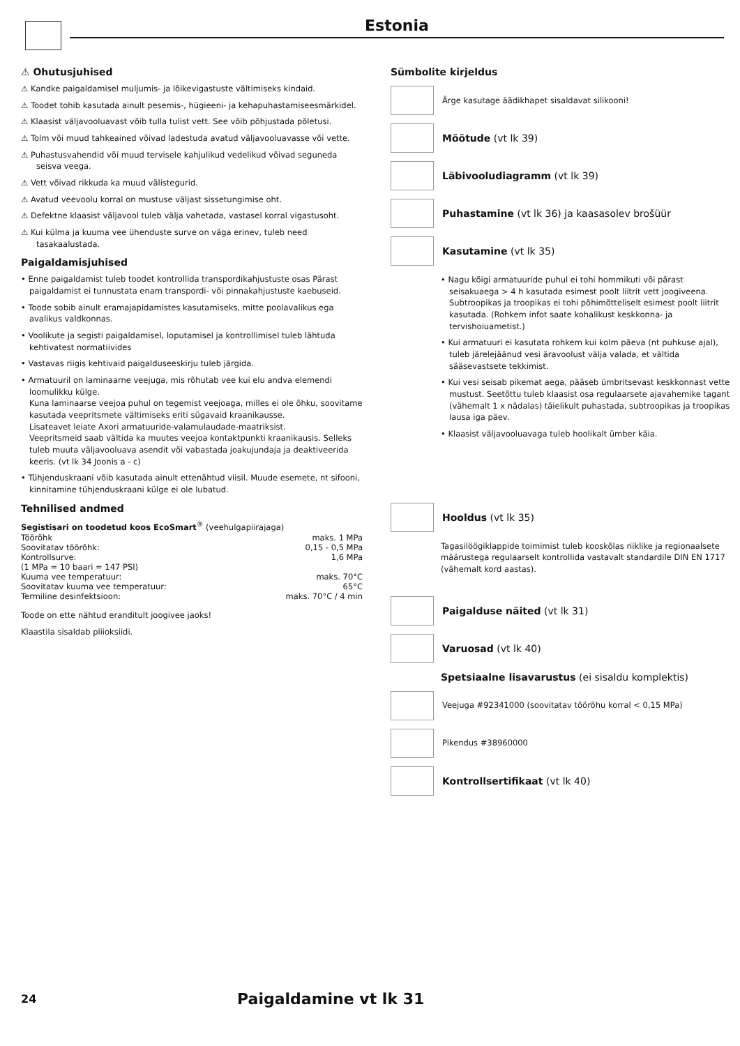Estonia
⚠ Ohutusjuhised
⚠ Kandke paigaldamisel muljumis- ja lõikevigastuste vältimiseks kindaid.
⚠ Toodet tohib kasutada ainult pesemis-, hügieeni- ja kehapuhastamiseesmärkidel.
⚠ Klaasist väljavooluavast võib tulla tulist vett. See võib põhjustada põletusi.
⚠ Tolm või muud tahkeained võivad ladestuda avatud väljavooluavasse või vette.
⚠ Puhastusvahendid või muud tervisele kahjulikud vedelikud võivad seguneda seisva veega.
⚠ Vett võivad rikkuda ka muud välistegurid.
⚠ Avatud veevoolu korral on mustuse väljast sissetungimise oht.
⚠ Defektne klaasist väljavool tuleb välja vahetada, vastasel korral vigastusoht.
⚠ Kui külma ja kuuma vee ühenduste surve on väga erinev, tuleb need tasakaalustada.
Paigaldamisjuhised
• Enne paigaldamist tuleb toodet kontrollida transpordikahjustuste osas Pärast paigaldamist ei tunnustata enam transpordi- või pinnakahjustuste kaebuseid.
• Toode sobib ainult eramajapidamistes kasutamiseks, mitte poolavalikus ega avalikus valdkonnas.
• Voolikute ja segisti paigaldamisel, loputamisel ja kontrollimisel tuleb lähtuda kehtivatest normatiivides
• Vastavas riigis kehtivaid paigalduseeskirju tuleb järgida.
• Armatuuril on laminaarne veejuga, mis rõhutab vee kui elu andva elemendi loomulikku külge.
Kuna laminaarse veejoa puhul on tegemist veejoaga, milles ei ole õhku, soovitame kasutada veepritsmete vältimiseks eriti sügavaid kraanikausse.
Lisateavet leiate Axori armatuuride-valamulaudade-maatriksist.
Veepritsmeid saab vältida ka muutes veejoa kontaktpunkti kraanikausis. Selleks tuleb muuta väljavooluava asendit või vabastada joakujundaja ja deaktiveerida keeris. (vt lk 34 Joonis a - c)
• Tühjenduskraani võib kasutada ainult ettenähtud viisil. Muude esemete, nt sifooni, kinnitamine tühjenduskraani külge ei ole lubatud.
Tehnilised andmed
Segistisari on toodetud koos EcoSmart<sup>®</sup> (veehulgapiirajaga)
| Töörõhk | maks. 1 MPa |
| Soovitatav töörõhk: | 0,15 - 0,5 MPa |
| Kontrollsurve: | 1,6 MPa |
| (1 MPa = 10 baari = 147 PSI) | |
| Kuuma vee temperatuur: | maks. 70°C |
| Soovitatav kuuma vee temperatuur: | 65°C |
| Termiline desinfektsioon: | maks. 70°C / 4 min |
Toode on ette nähtud eranditult joogivee jaoks!
Klaastila sisaldab pliioksiidi.
Sümbolite kirjeldus
Ärge kasutage äädikhapet sisaldavat silikooni!
Mõõtude (vt lk 39)
Läbivooludiagramm (vt lk 39)
Puhastamine (vt lk 36) ja kaasasolev brošüür
Kasutamine (vt lk 35)
• Nagu kõigi armatuuride puhul ei tohi hommikuti või pärast seisakuaega > 4 h kasutada esimest poolt liitrit vett joogiveena. Subtroopikas ja troopikas ei tohi põhimõtteliselt esimest poolt liitrit kasutada. (Rohkem infot saate kohalikust keskkonna- ja tervishoiuametist.)
• Kui armatuuri ei kasutata rohkem kui kolm päeva (nt puhkuse ajal), tuleb järelejäänud vesi äravoolust välja valada, et vältida sääsevastsete tekkimist.
• Kui vesi seisab pikemat aega, pääseb ümbritsevast keskkonnast vette mustust. Seetõttu tuleb klaasist osa regulaarsete ajavahemike tagant (vähemalt 1 x nädalas) täielikult puhastada, subtroopikas ja troopikas lausa iga päev.
• Klaasist väljavooluavaga tuleb hoolikalt ümber käia.
Hooldus (vt lk 35)
Tagasilöögiklappide toimimist tuleb kooskõlas riiklike ja regionaalsete määrustega regulaarselt kontrollida vastavalt standardile DIN EN 1717 (vähemalt kord aastas).
Paigalduse näited (vt lk 31)
Varuosad (vt lk 40)
Spetsiaalne lisavarustus (ei sisaldu komplektis)
Veejuga #92341000 (soovitatav töörõhu korral < 0,15 MPa)
Pikendus #38960000
Kontrollsertifikaat (vt lk 40)
24 Paigaldamine vt lk 31